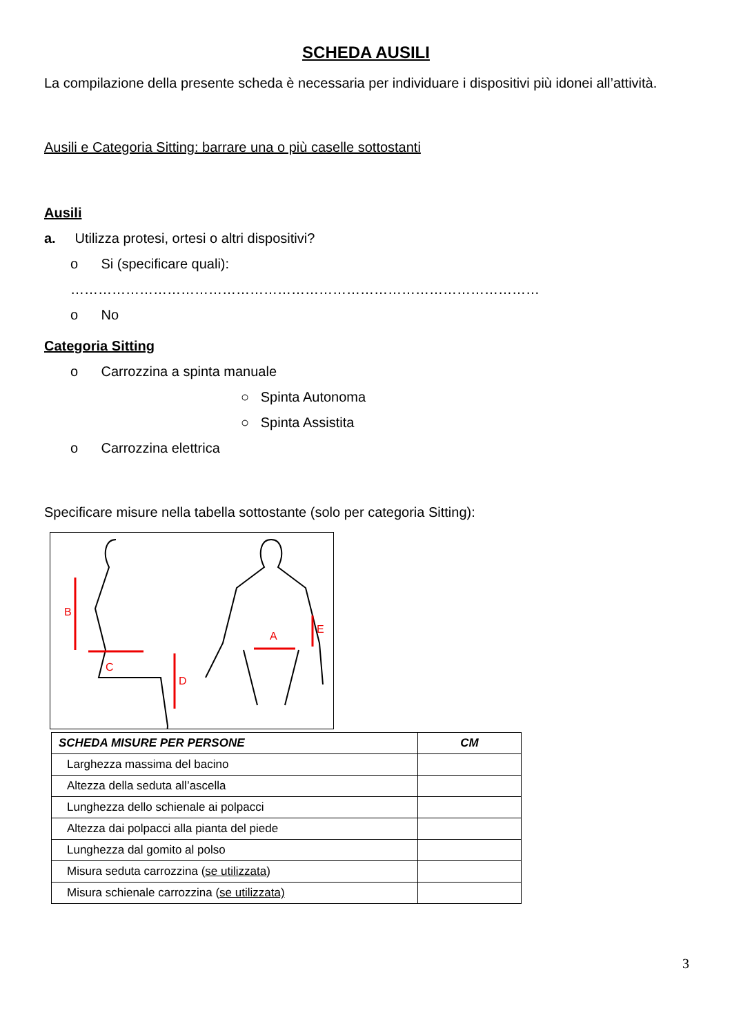SCHEDA AUSILI
La compilazione della presente scheda è necessaria per individuare i dispositivi più idonei all’attività.
Ausili e Categoria Sitting: barrare una o più caselle sottostanti
Ausili
a. Utilizza protesi, ortesi o altri dispositivi?
o Si (specificare quali):
…………………………………………………………………………………………
o No
Categoria Sitting
o Carrozzina a spinta manuale
○ Spinta Autonoma
○ Spinta Assistita
o Carrozzina elettrica
Specificare misure nella tabella sottostante (solo per categoria Sitting):
B
C
D
A
E
| SCHEDA MISURE PER PERSONE | CM |
| --- | --- |
| Larghezza massima del bacino | |
| Altezza della seduta all’ascella | |
| Lunghezza dello schienale ai polpacci | |
| Altezza dai polpacci alla pianta del piede | |
| Lunghezza dal gomito al polso | |
| Misura seduta carrozzina ( se utilizzata ) | |
| Misura schienale carrozzina ( se utilizzata) | |
3